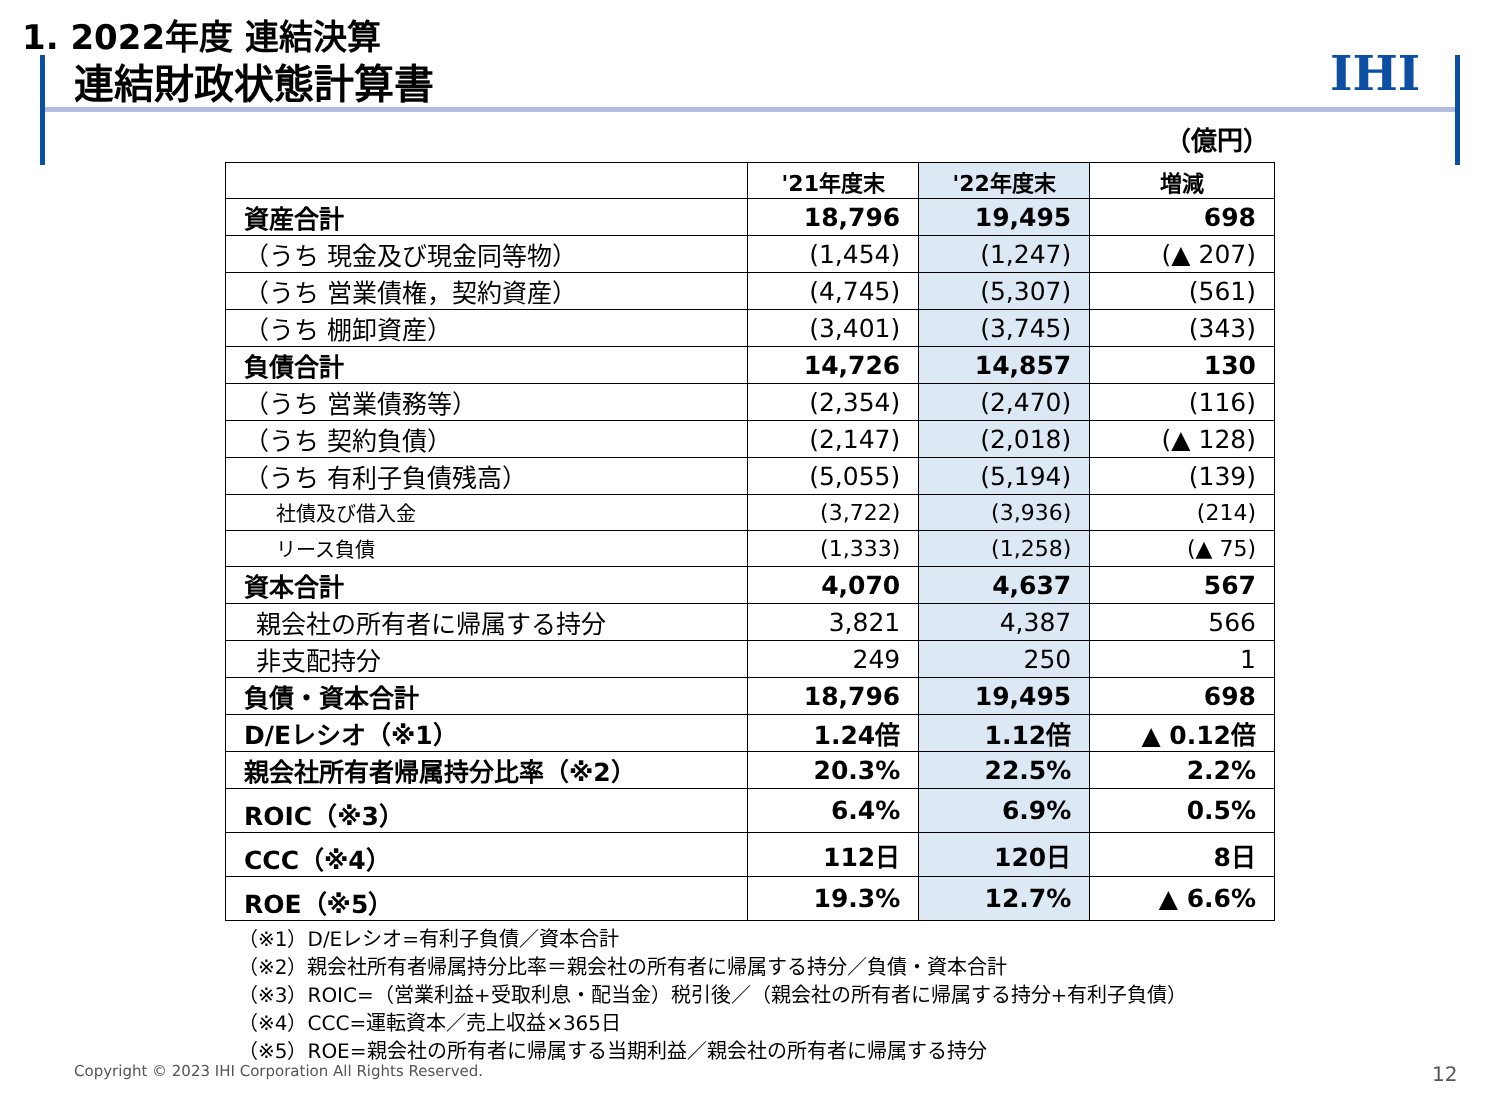1. 2022年度 連結決算
連結財政状態計算書 IHI
（億円）
| | '21年度末 | '22年度末 | 増減 |
| --- | --- | --- | --- |
| 資産合計 | 18,796 | 19,495 | 698 |
| （うち 現金及び現金同等物） | (1,454) | (1,247) | (▲ 207) |
| （うち 営業債権，契約資産） | (4,745) | (5,307) | (561) |
| （うち 棚卸資産） | (3,401) | (3,745) | (343) |
| 負債合計 | 14,726 | 14,857 | 130 |
| （うち 営業債務等） | (2,354) | (2,470) | (116) |
| （うち 契約負債） | (2,147) | (2,018) | (▲ 128) |
| （うち 有利子負債残高） | (5,055) | (5,194) | (139) |
| 社債及び借入金 | (3,722) | (3,936) | (214) |
| リース負債 | (1,333) | (1,258) | (▲ 75) |
| 資本合計 | 4,070 | 4,637 | 567 |
| 親会社の所有者に帰属する持分 | 3,821 | 4,387 | 566 |
| 非支配持分 | 249 | 250 | 1 |
| 負債・資本合計 | 18,796 | 19,495 | 698 |
| D/Eレシオ（※1） | 1.24倍 | 1.12倍 | ▲ 0.12倍 |
| 親会社所有者帰属持分比率（※2） | 20.3% | 22.5% | 2.2% |
| ROIC（※3） | 6.4% | 6.9% | 0.5% |
| CCC（※4） | 112日 | 120日 | 8日 |
| ROE（※5） | 19.3% | 12.7% | ▲ 6.6% |
（※1）D/Eレシオ=有利子負債／資本合計
（※2）親会社所有者帰属持分比率＝親会社の所有者に帰属する持分／負債・資本合計
（※3）ROIC=（営業利益+受取利息・配当金）税引後／（親会社の所有者に帰属する持分+有利子負債）
（※4）CCC=運転資本／売上収益×365日
（※5）ROE=親会社の所有者に帰属する当期利益／親会社の所有者に帰属する持分
Copyright © 2023 IHI Corporation All Rights Reserved.
12